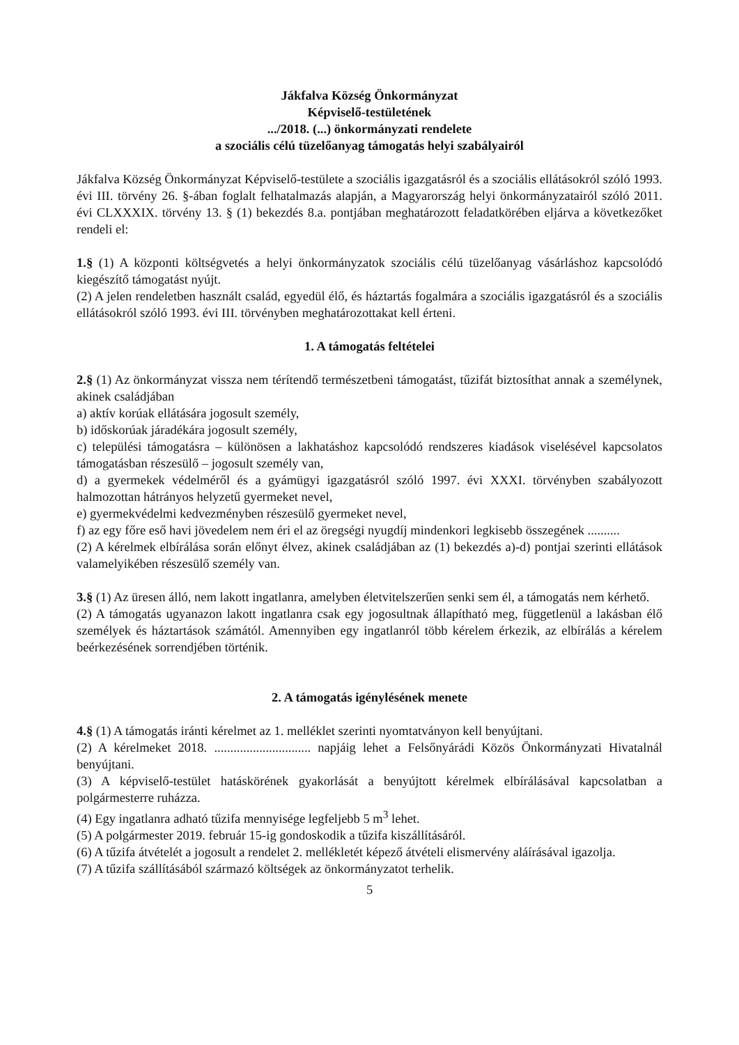Jákfalva Község Önkormányzat
Képviselő-testületének
.../2018. (...) önkormányzati rendelete
a szociális célú tüzelőanyag támogatás helyi szabályairól
Jákfalva Község Önkormányzat Képviselő-testülete a szociális igazgatásról és a szociális ellátásokról szóló 1993. évi III. törvény 26. §-ában foglalt felhatalmazás alapján, a Magyarország helyi önkormányzatairól szóló 2011. évi CLXXXIX. törvény 13. § (1) bekezdés 8.a. pontjában meghatározott feladatkörében eljárva a következőket rendeli el:
1.§ (1) A központi költségvetés a helyi önkormányzatok szociális célú tüzelőanyag vásárláshoz kapcsolódó kiegészítő támogatást nyújt.
(2) A jelen rendeletben használt család, egyedül élő, és háztartás fogalmára a szociális igazgatásról és a szociális ellátásokról szóló 1993. évi III. törvényben meghatározottakat kell érteni.
1. A támogatás feltételei
2.§ (1) Az önkormányzat vissza nem térítendő természetbeni támogatást, tűzifát biztosíthat annak a személynek, akinek családjában
a) aktív korúak ellátására jogosult személy,
b) időskorúak járadékára jogosult személy,
c) települési támogatásra – különösen a lakhatáshoz kapcsolódó rendszeres kiadások viselésével kapcsolatos támogatásban részesülő – jogosult személy van,
d) a gyermekek védelméről és a gyámügyi igazgatásról szóló 1997. évi XXXI. törvényben szabályozott halmozottan hátrányos helyzetű gyermeket nevel,
e) gyermekvédelmi kedvezményben részesülő gyermeket nevel,
f) az egy főre eső havi jövedelem nem éri el az öregségi nyugdíj mindenkori legkisebb összegének ..........
(2) A kérelmek elbírálása során előnyt élvez, akinek családjában az (1) bekezdés a)-d) pontjai szerinti ellátások valamelyikében részesülő személy van.
3.§ (1) Az üresen álló, nem lakott ingatlanra, amelyben életvitelszerűen senki sem él, a támogatás nem kérhető.
(2) A támogatás ugyanazon lakott ingatlanra csak egy jogosultnak állapítható meg, függetlenül a lakásban élő személyek és háztartások számától. Amennyiben egy ingatlanról több kérelem érkezik, az elbírálás a kérelem beérkezésének sorrendjében történik.
2. A támogatás igénylésének menete
4.§ (1) A támogatás iránti kérelmet az 1. melléklet szerinti nyomtatványon kell benyújtani.
(2) A kérelmeket 2018. .............................. napjáig lehet a Felsőnyárádi Közös Önkormányzati Hivatalnál benyújtani.
(3) A képviselő-testület hatáskörének gyakorlását a benyújtott kérelmek elbírálásával kapcsolatban a polgármesterre ruházza.
(4) Egy ingatlanra adható tűzifa mennyisége legfeljebb 5 m<sup>3</sup> lehet.
(5) A polgármester 2019. február 15-ig gondoskodik a tűzifa kiszállításáról.
(6) A tűzifa átvételét a jogosult a rendelet 2. mellékletét képező átvételi elismervény aláírásával igazolja.
(7) A tűzifa szállításából származó költségek az önkormányzatot terhelik.
5